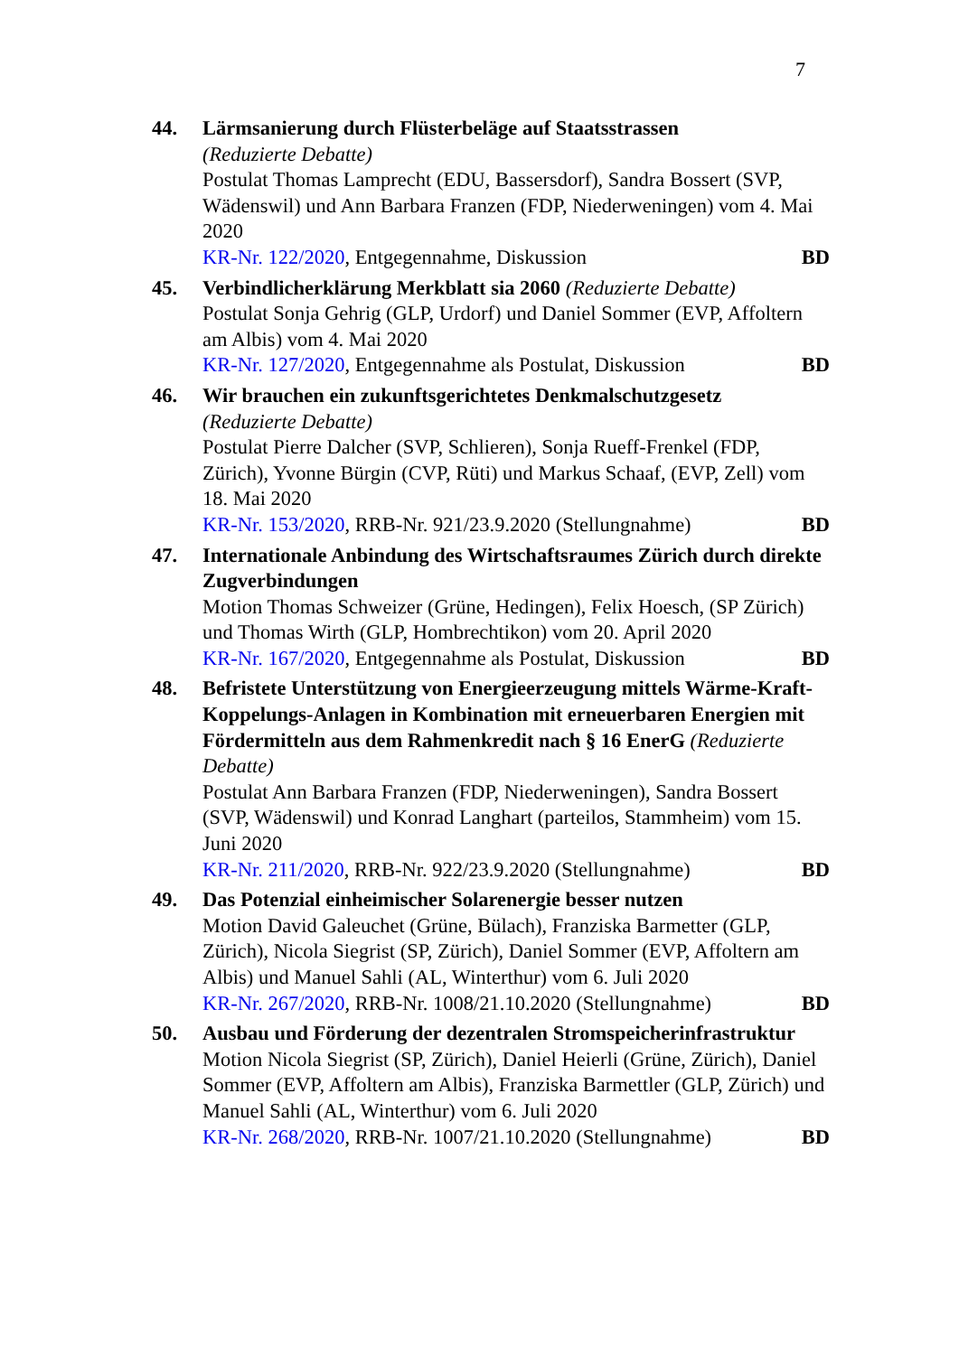7
44. Lärmsanierung durch Flüsterbeläge auf Staatsstrassen
(Reduzierte Debatte)
Postulat Thomas Lamprecht (EDU, Bassersdorf), Sandra Bossert (SVP, Wädenswil) und Ann Barbara Franzen (FDP, Niederweningen) vom 4. Mai 2020
KR-Nr. 122/2020, Entgegennahme, Diskussion BD
45. Verbindlicherklärung Merkblatt sia 2060 (Reduzierte Debatte)
Postulat Sonja Gehrig (GLP, Urdorf) und Daniel Sommer (EVP, Affoltern am Albis) vom 4. Mai 2020
KR-Nr. 127/2020, Entgegennahme als Postulat, Diskussion BD
46. Wir brauchen ein zukunftsgerichtetes Denkmalschutzgesetz
(Reduzierte Debatte)
Postulat Pierre Dalcher (SVP, Schlieren), Sonja Rueff-Frenkel (FDP, Zürich), Yvonne Bürgin (CVP, Rüti) und Markus Schaaf, (EVP, Zell) vom 18. Mai 2020
KR-Nr. 153/2020, RRB-Nr. 921/23.9.2020 (Stellungnahme) BD
47. Internationale Anbindung des Wirtschaftsraumes Zürich durch direkte Zugverbindungen
Motion Thomas Schweizer (Grüne, Hedingen), Felix Hoesch, (SP Zürich) und Thomas Wirth (GLP, Hombrechtikon) vom 20. April 2020
KR-Nr. 167/2020, Entgegennahme als Postulat, Diskussion BD
48. Befristete Unterstützung von Energieerzeugung mittels Wärme-Kraft-Koppelungs-Anlagen in Kombination mit erneuerbaren Energien mit Fördermitteln aus dem Rahmenkredit nach § 16 EnerG (Reduzierte Debatte)
Postulat Ann Barbara Franzen (FDP, Niederweningen), Sandra Bossert (SVP, Wädenswil) und Konrad Langhart (parteilos, Stammheim) vom 15. Juni 2020
KR-Nr. 211/2020, RRB-Nr. 922/23.9.2020 (Stellungnahme) BD
49. Das Potenzial einheimischer Solarenergie besser nutzen
Motion David Galeuchet (Grüne, Bülach), Franziska Barmetter (GLP, Zürich), Nicola Siegrist (SP, Zürich), Daniel Sommer (EVP, Affoltern am Albis) und Manuel Sahli (AL, Winterthur) vom 6. Juli 2020
KR-Nr. 267/2020, RRB-Nr. 1008/21.10.2020 (Stellungnahme) BD
50. Ausbau und Förderung der dezentralen Stromspeicherinfrastruktur
Motion Nicola Siegrist (SP, Zürich), Daniel Heierli (Grüne, Zürich), Daniel Sommer (EVP, Affoltern am Albis), Franziska Barmettler (GLP, Zürich) und Manuel Sahli (AL, Winterthur) vom 6. Juli 2020
KR-Nr. 268/2020, RRB-Nr. 1007/21.10.2020 (Stellungnahme) BD